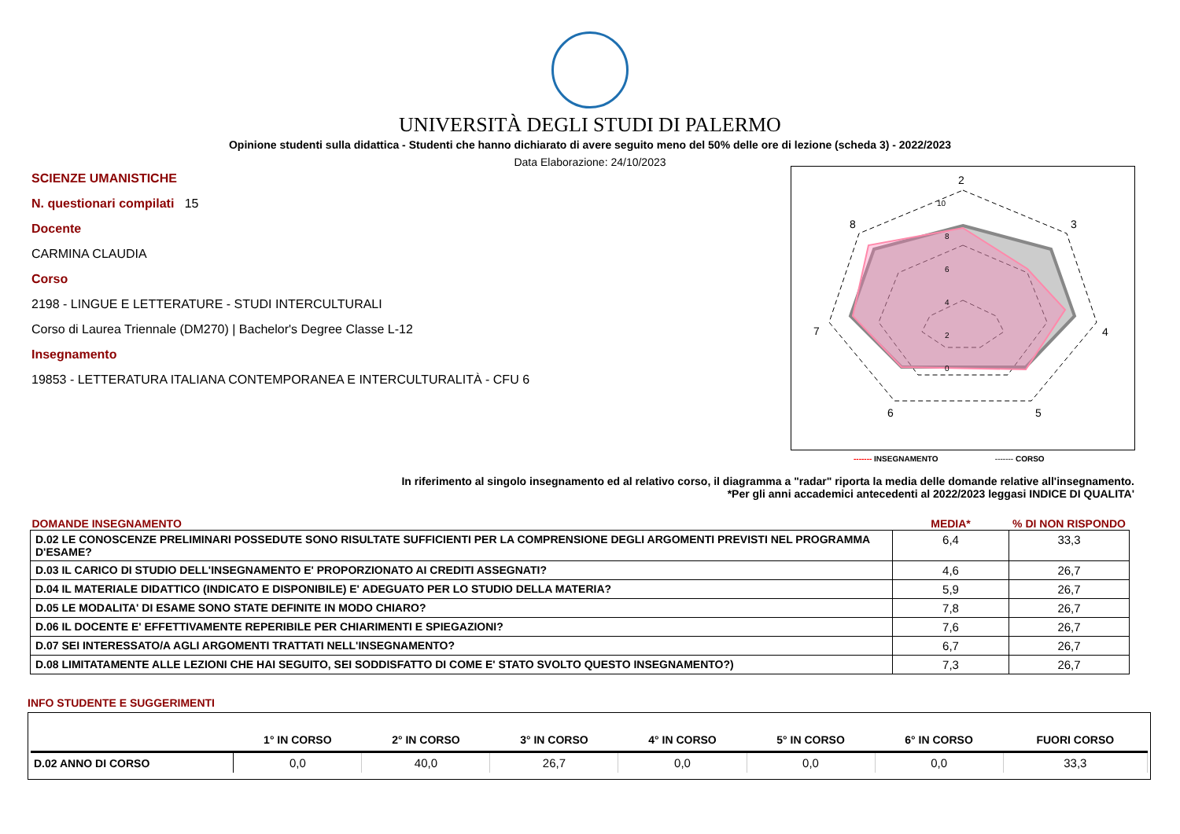UNIVERSITÀ DEGLI STUDI DI PALERMO
Opinione studenti sulla didattica - Studenti che hanno dichiarato di avere seguito meno del 50% delle ore di lezione (scheda 3) - 2022/2023
Data Elaborazione: 24/10/2023
SCIENZE UMANISTICHE
N. questionari compilati 15
Docente
CARMINA CLAUDIA
Corso
2198 - LINGUE E LETTERATURE - STUDI INTERCULTURALI
Corso di Laurea Triennale (DM270) | Bachelor's Degree Classe L-12
Insegnamento
19853 - LETTERATURA ITALIANA CONTEMPORANEA E INTERCULTURALITÀ - CFU 6
2
3
4
5
6
7
8
10
8
6
4
2
0
------- INSEGNAMENTO ------- CORSO
In riferimento al singolo insegnamento ed al relativo corso, il diagramma a "radar" riporta la media delle domande relative all'insegnamento.
*Per gli anni accademici antecedenti al 2022/2023 leggasi INDICE DI QUALITA'
| DOMANDE INSEGNAMENTO | MEDIA* | % DI NON RISPONDO |
| --- | --- | --- |
| D.02 LE CONOSCENZE PRELIMINARI POSSEDUTE SONO RISULTATE SUFFICIENTI PER LA COMPRENSIONE DEGLI ARGOMENTI PREVISTI NEL PROGRAMMA D'ESAME? | 6,4 | 33,3 |
| D.03 IL CARICO DI STUDIO DELL'INSEGNAMENTO E' PROPORZIONATO AI CREDITI ASSEGNATI? | 4,6 | 26,7 |
| D.04 IL MATERIALE DIDATTICO (INDICATO E DISPONIBILE) E' ADEGUATO PER LO STUDIO DELLA MATERIA? | 5,9 | 26,7 |
| D.05 LE MODALITA' DI ESAME SONO STATE DEFINITE IN MODO CHIARO? | 7,8 | 26,7 |
| D.06 IL DOCENTE E' EFFETTIVAMENTE REPERIBILE PER CHIARIMENTI E SPIEGAZIONI? | 7,6 | 26,7 |
| D.07 SEI INTERESSATO/A AGLI ARGOMENTI TRATTATI NELL'INSEGNAMENTO? | 6,7 | 26,7 |
| D.08 LIMITATAMENTE ALLE LEZIONI CHE HAI SEGUITO, SEI SODDISFATTO DI COME E' STATO SVOLTO QUESTO INSEGNAMENTO?) | 7,3 | 26,7 |
INFO STUDENTE E SUGGERIMENTI
| | 1° IN CORSO | 2° IN CORSO | 3° IN CORSO | 4° IN CORSO | 5° IN CORSO | 6° IN CORSO | FUORI CORSO |
| --- | --- | --- | --- | --- | --- | --- | --- |
| D.02 ANNO DI CORSO | 0,0 | 40,0 | 26,7 | 0,0 | 0,0 | 0,0 | 33,3 |